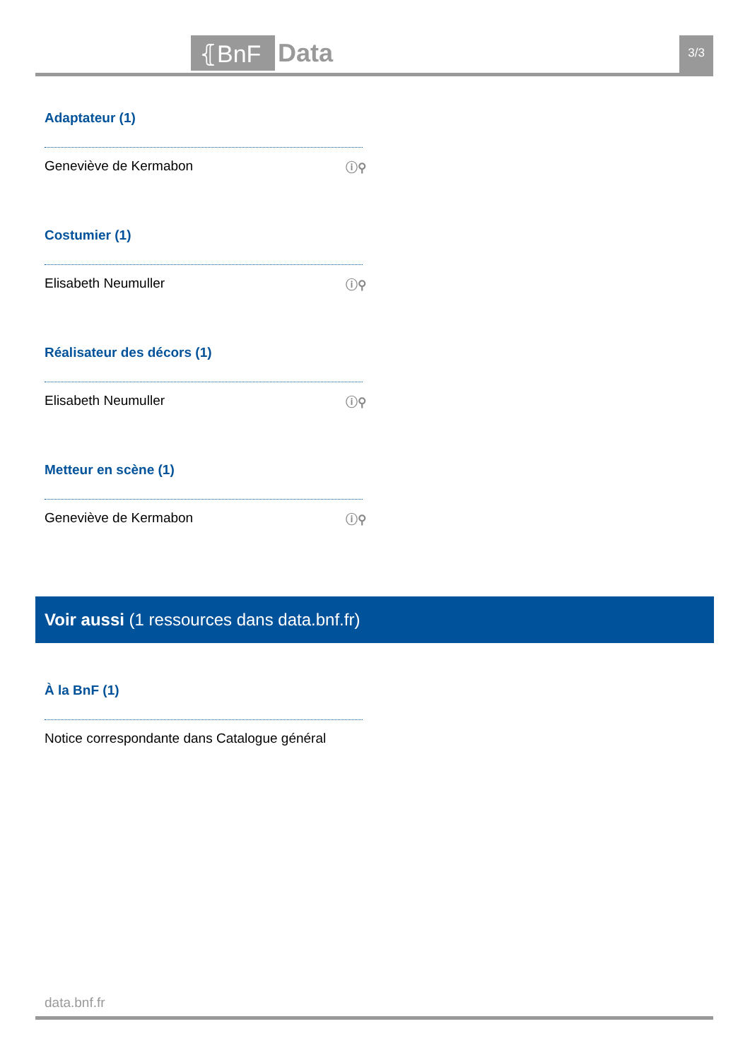⦃BnF Data 3/3
Adaptateur (1)
Geneviève de Kermabon ⓘ⚲
Costumier (1)
Elisabeth Neumuller ⓘ⚲
Réalisateur des décors (1)
Elisabeth Neumuller ⓘ⚲
Metteur en scène (1)
Geneviève de Kermabon ⓘ⚲
Voir aussi (1 ressources dans data.bnf.fr)
À la BnF (1)
Notice correspondante dans Catalogue général
data.bnf.fr